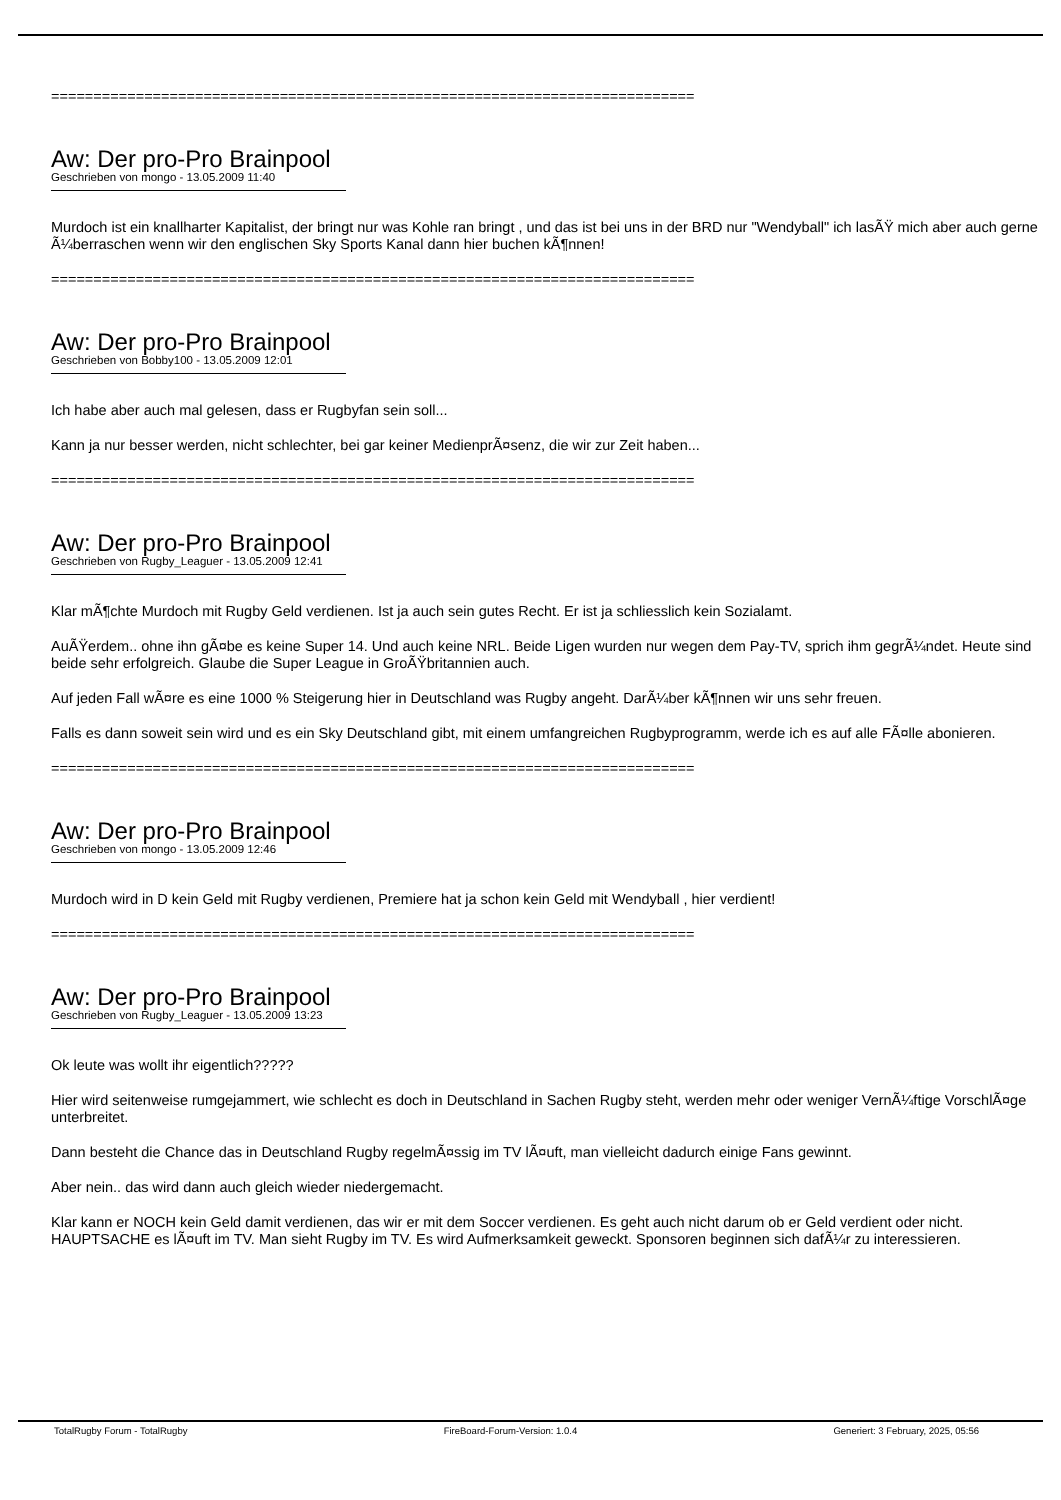============================================================================
Aw: Der pro-Pro Brainpool
Geschrieben von mongo - 13.05.2009 11:40
Murdoch ist ein knallharter Kapitalist, der bringt nur was Kohle ran bringt , und das ist bei uns in der BRD nur "Wendyball" ich lasÃŸ mich aber auch gerne Ã¼berraschen wenn wir den englischen Sky Sports Kanal dann hier buchen kÃ¶nnen!
============================================================================
Aw: Der pro-Pro Brainpool
Geschrieben von Bobby100 - 13.05.2009 12:01
Ich habe aber auch mal gelesen, dass er Rugbyfan sein soll...
Kann ja nur besser werden, nicht schlechter, bei gar keiner MedienprÃ¤senz, die wir zur Zeit haben...
============================================================================
Aw: Der pro-Pro Brainpool
Geschrieben von Rugby_Leaguer - 13.05.2009 12:41
Klar mÃ¶chte Murdoch mit Rugby Geld verdienen. Ist ja auch sein gutes Recht. Er ist ja schliesslich kein Sozialamt.
AuÃŸerdem.. ohne ihn gÃ¤be es keine Super 14. Und auch keine NRL. Beide Ligen wurden nur wegen dem Pay-TV, sprich ihm gegrÃ¼ndet. Heute sind beide sehr erfolgreich. Glaube die Super League in GroÃŸbritannien auch.
Auf jeden Fall wÃ¤re es eine 1000 % Steigerung hier in Deutschland was Rugby angeht. DarÃ¼ber kÃ¶nnen wir uns sehr freuen.
Falls es dann soweit sein wird und es ein Sky Deutschland gibt, mit einem umfangreichen Rugbyprogramm, werde ich es auf alle FÃ¤lle abonieren.
============================================================================
Aw: Der pro-Pro Brainpool
Geschrieben von mongo - 13.05.2009 12:46
Murdoch wird in D kein Geld mit Rugby verdienen, Premiere hat ja schon kein Geld mit Wendyball , hier verdient!
============================================================================
Aw: Der pro-Pro Brainpool
Geschrieben von Rugby_Leaguer - 13.05.2009 13:23
Ok leute was wollt ihr eigentlich?????
Hier wird seitenweise rumgejammert, wie schlecht es doch in Deutschland in Sachen Rugby steht, werden mehr oder weniger VernÃ¼ftige VorschlÃ¤ge unterbreitet.
Dann besteht die Chance das in Deutschland Rugby regelmÃ¤ssig im TV lÃ¤uft, man vielleicht dadurch einige Fans gewinnt.
Aber nein.. das wird dann auch gleich wieder niedergemacht.
Klar kann er NOCH kein Geld damit verdienen, das wir er mit dem Soccer verdienen. Es geht auch nicht darum ob er Geld verdient oder nicht. HAUPTSACHE es lÃ¤uft im TV. Man sieht Rugby im TV. Es wird Aufmerksamkeit geweckt. Sponsoren beginnen sich dafÃ¼r zu interessieren.
TotalRugby Forum - TotalRugby FireBoard-Forum-Version: 1.0.4 Generiert: 3 February, 2025, 05:56